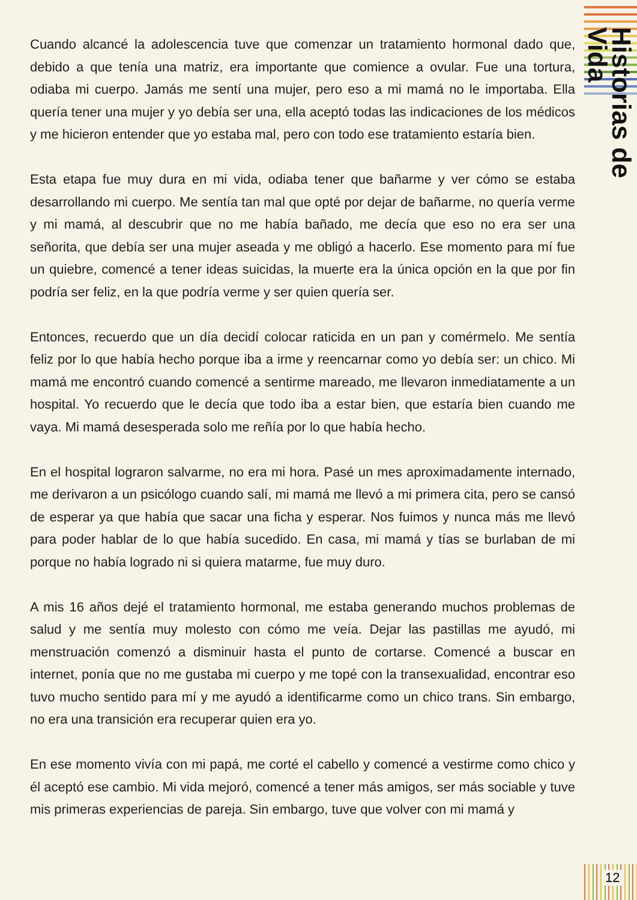Historias de Vida
Cuando alcancé la adolescencia tuve que comenzar un tratamiento hormonal dado que, debido a que tenía una matriz, era importante que comience a ovular. Fue una tortura, odiaba mi cuerpo. Jamás me sentí una mujer, pero eso a mi mamá no le importaba. Ella quería tener una mujer y yo debía ser una, ella aceptó todas las indicaciones de los médicos y me hicieron entender que yo estaba mal, pero con todo ese tratamiento estaría bien.
Esta etapa fue muy dura en mi vida, odiaba tener que bañarme y ver cómo se estaba desarrollando mi cuerpo. Me sentía tan mal que opté por dejar de bañarme, no quería verme y mi mamá, al descubrir que no me había bañado, me decía que eso no era ser una señorita, que debía ser una mujer aseada y me obligó a hacerlo. Ese momento para mí fue un quiebre, comencé a tener ideas suicidas, la muerte era la única opción en la que por fin podría ser feliz, en la que podría verme y ser quien quería ser.
Entonces, recuerdo que un día decidí colocar raticida en un pan y comérmelo. Me sentía feliz por lo que había hecho porque iba a irme y reencarnar como yo debía ser: un chico. Mi mamá me encontró cuando comencé a sentirme mareado, me llevaron inmediatamente a un hospital. Yo recuerdo que le decía que todo iba a estar bien, que estaría bien cuando me vaya. Mi mamá desesperada solo me reñía por lo que había hecho.
En el hospital lograron salvarme, no era mi hora. Pasé un mes aproximadamente internado, me derivaron a un psicólogo cuando salí, mi mamá me llevó a mi primera cita, pero se cansó de esperar ya que había que sacar una ficha y esperar. Nos fuimos y nunca más me llevó para poder hablar de lo que había sucedido. En casa, mi mamá y tías se burlaban de mi porque no había logrado ni si quiera matarme, fue muy duro.
A mis 16 años dejé el tratamiento hormonal, me estaba generando muchos problemas de salud y me sentía muy molesto con cómo me veía. Dejar las pastillas me ayudó, mi menstruación comenzó a disminuir hasta el punto de cortarse. Comencé a buscar en internet, ponía que no me gustaba mi cuerpo y me topé con la transexualidad, encontrar eso tuvo mucho sentido para mí y me ayudó a identificarme como un chico trans. Sin embargo, no era una transición era recuperar quien era yo.
En ese momento vivía con mi papá, me corté el cabello y comencé a vestirme como chico y él aceptó ese cambio. Mi vida mejoró, comencé a tener más amigos, ser más sociable y tuve mis primeras experiencias de pareja. Sin embargo, tuve que volver con mi mamá y
12